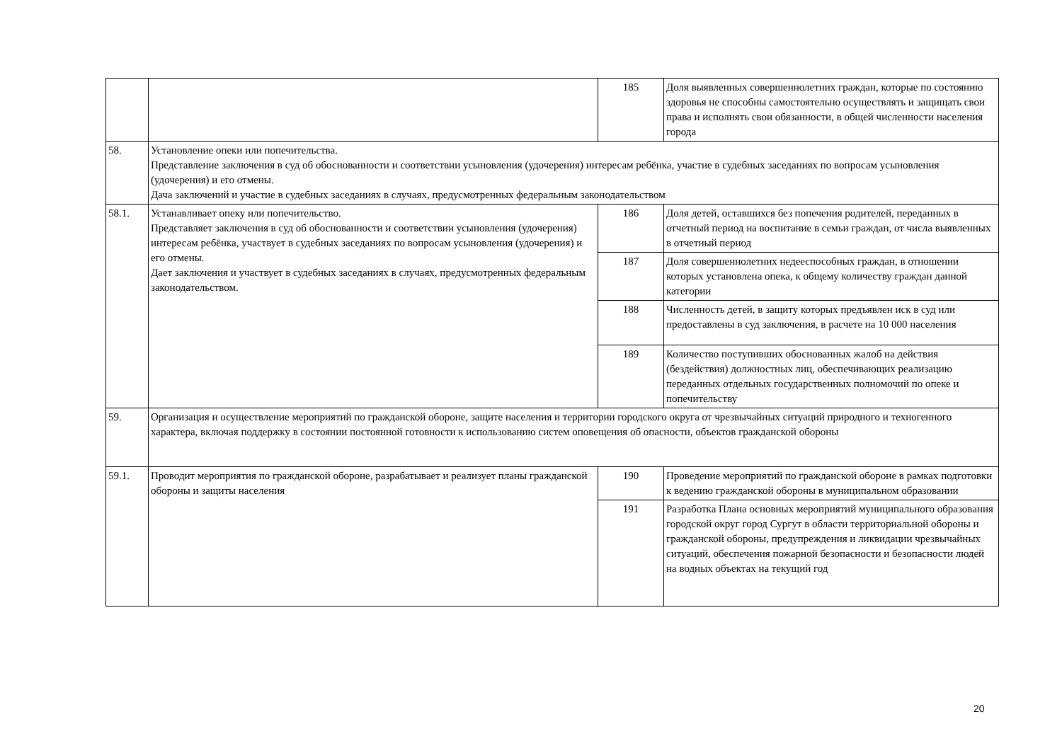| | | 185 | Доля выявленных совершеннолетних граждан, которые по состоянию здоровья не способны самостоятельно осуществлять и защищать свои права и исполнять свои обязанности, в общей численности населения города |
| 58. | Установление опеки или попечительства. Представление заключения в суд об обоснованности и соответствии усыновления (удочерения) интересам ребёнка, участие в судебных заседаниях по вопросам усыновления (удочерения) и его отмены. Дача заключений и участие в судебных заседаниях в случаях, предусмотренных федеральным законодательством | | |
| 58.1. | Устанавливает опеку или попечительство. Представляет заключения в суд об обоснованности и соответствии усыновления (удочерения) интересам ребёнка, участвует в судебных заседаниях по вопросам усыновления (удочерения) и его отмены. Дает заключения и участвует в судебных заседаниях в случаях, предусмотренных федеральным законодательством. | 186 | Доля детей, оставшихся без попечения родителей, переданных в отчетный период на воспитание в семьи граждан, от числа выявленных в отчетный период |
| | | 187 | Доля совершеннолетних недееспособных граждан, в отношении которых установлена опека, к общему количеству граждан данной категории |
| | | 188 | Численность детей, в защиту которых предъявлен иск в суд или предоставлены в суд заключения, в расчете на 10 000 населения |
| | | 189 | Количество поступивших обоснованных жалоб на действия (бездействия) должностных лиц, обеспечивающих реализацию переданных отдельных государственных полномочий по опеке и попечительству |
| 59. | Организация и осуществление мероприятий по гражданской обороне, защите населения и территории городского округа от чрезвычайных ситуаций природного и техногенного характера, включая поддержку в состоянии постоянной готовности к использованию систем оповещения об опасности, объектов гражданской обороны | | |
| 59.1. | Проводит мероприятия по гражданской обороне, разрабатывает и реализует планы гражданской обороны и защиты населения | 190 | Проведение мероприятий по гражданской обороне в рамках подготовки к ведению гражданской обороны в муниципальном образовании |
| | | 191 | Разработка Плана основных мероприятий муниципального образования городской округ город Сургут в области территориальной обороны и гражданской обороны, предупреждения и ликвидации чрезвычайных ситуаций, обеспечения пожарной безопасности и безопасности людей на водных объектах на текущий год |
20